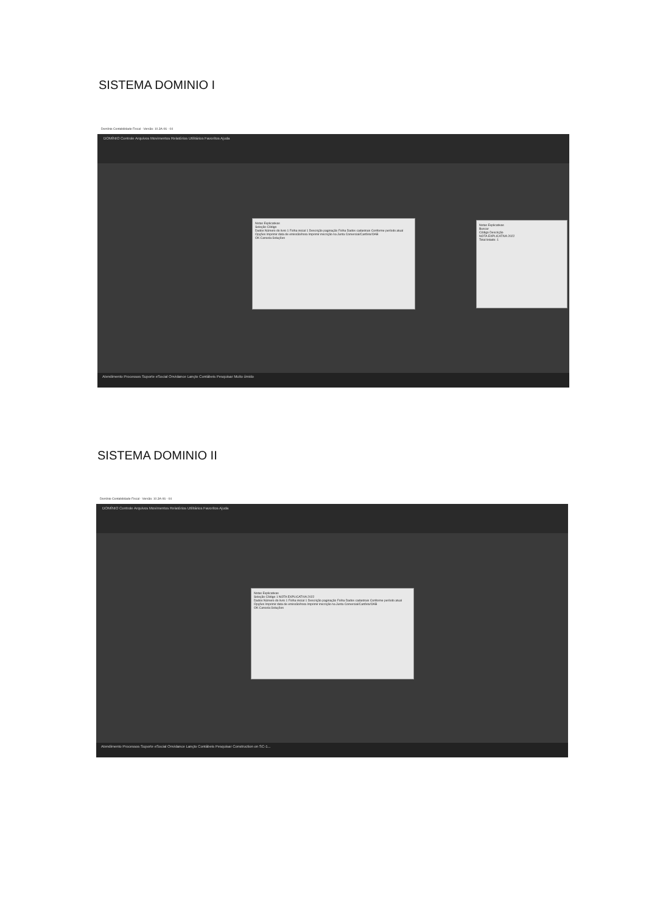SISTEMA DOMINIO I
Domínio Contabilidade Fiscal - Versão: 10.3A-06 - 04
DOMÍNIO Controle Arquivos Movimentos Relatórios Utilitários Favoritos Ajuda
Notas Explicativas
Seleção Código
Dados Número do livro 1 Folha inicial 1 Descrição paginação Folha Dados cadastrais Conforme período atual
Opções Imprimir data de emissão/hora Imprimir inscrição na Junta Comercial/Cartório/OAB
OK Cancela Soluções
Notas Explicativas
Buscar
Código Descrição
NOTA EXPLICATIVA 2022
Total listado: 1
Atendimento Processos Suporte eSocial Onvidance Lançto Contábeis Pesquisar Muito úmido
SISTEMA DOMINIO II
Domínio Contabilidade Fiscal - Versão: 10.3A-06 - 04
DOMÍNIO Controle Arquivos Movimentos Relatórios Utilitários Favoritos Ajuda
Notas Explicativas
Seleção Código 1 NOTA EXPLICATIVA 2022
Dados Número do livro 1 Folha inicial 1 Descrição paginação Folha Dados cadastrais Conforme período atual
Opções Imprimir data de emissão/hora Imprimir inscrição na Junta Comercial/Cartório/OAB
OK Cancela Soluções
Atendimento Processos Suporte eSocial Onvidance Lançto Contábeis Pesquisar Construction on SC-1...